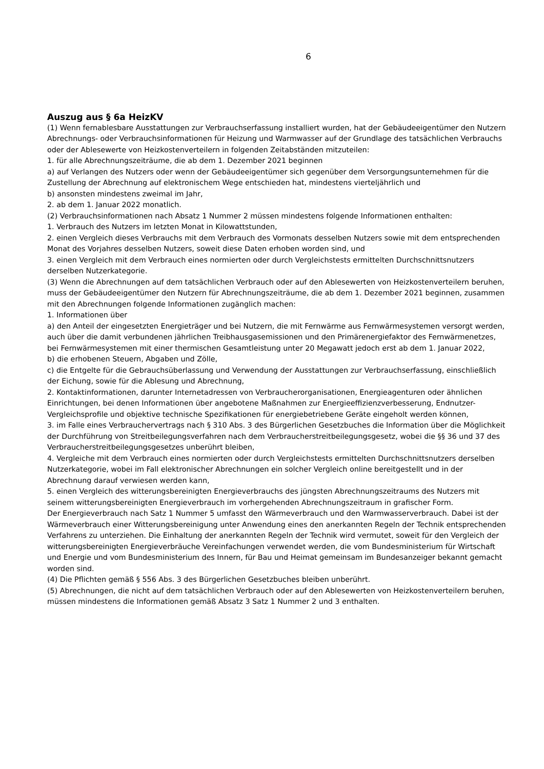6
Auszug aus § 6a HeizKV
(1) Wenn fernablesbare Ausstattungen zur Verbrauchserfassung installiert wurden, hat der Gebäudeeigentümer den Nutzern Abrechnungs- oder Verbrauchsinformationen für Heizung und Warmwasser auf der Grundlage des tatsächlichen Verbrauchs oder der Ablesewerte von Heizkostenverteilern in folgenden Zeitabständen mitzuteilen:
1. für alle Abrechnungszeiträume, die ab dem 1. Dezember 2021 beginnen
a) auf Verlangen des Nutzers oder wenn der Gebäudeeigentümer sich gegenüber dem Versorgungsunternehmen für die Zustellung der Abrechnung auf elektronischem Wege entschieden hat, mindestens vierteljährlich und
b) ansonsten mindestens zweimal im Jahr,
2. ab dem 1. Januar 2022 monatlich.
(2) Verbrauchsinformationen nach Absatz 1 Nummer 2 müssen mindestens folgende Informationen enthalten:
1. Verbrauch des Nutzers im letzten Monat in Kilowattstunden,
2. einen Vergleich dieses Verbrauchs mit dem Verbrauch des Vormonats desselben Nutzers sowie mit dem entsprechenden Monat des Vorjahres desselben Nutzers, soweit diese Daten erhoben worden sind, und
3. einen Vergleich mit dem Verbrauch eines normierten oder durch Vergleichstests ermittelten Durchschnittsnutzers derselben Nutzerkategorie.
(3) Wenn die Abrechnungen auf dem tatsächlichen Verbrauch oder auf den Ablesewerten von Heizkostenverteilern beruhen, muss der Gebäudeeigentümer den Nutzern für Abrechnungszeiträume, die ab dem 1. Dezember 2021 beginnen, zusammen mit den Abrechnungen folgende Informationen zugänglich machen:
1. Informationen über
a) den Anteil der eingesetzten Energieträger und bei Nutzern, die mit Fernwärme aus Fernwärmesystemen versorgt werden, auch über die damit verbundenen jährlichen Treibhausgasemissionen und den Primärenergiefaktor des Fernwärmenetzes, bei Fernwärmesystemen mit einer thermischen Gesamtleistung unter 20 Megawatt jedoch erst ab dem 1. Januar 2022,
b) die erhobenen Steuern, Abgaben und Zölle,
c) die Entgelte für die Gebrauchsüberlassung und Verwendung der Ausstattungen zur Verbrauchserfassung, einschließlich der Eichung, sowie für die Ablesung und Abrechnung,
2. Kontaktinformationen, darunter Internetadressen von Verbraucherorganisationen, Energieagenturen oder ähnlichen Einrichtungen, bei denen Informationen über angebotene Maßnahmen zur Energieeffizienzverbesserung, Endnutzer-Vergleichsprofile und objektive technische Spezifikationen für energiebetriebene Geräte eingeholt werden können,
3. im Falle eines Verbrauchervertrags nach § 310 Abs. 3 des Bürgerlichen Gesetzbuches die Information über die Möglichkeit der Durchführung von Streitbeilegungsverfahren nach dem Verbraucherstreitbeilegungsgesetz, wobei die §§ 36 und 37 des Verbraucherstreitbeilegungsgesetzes unberührt bleiben,
4. Vergleiche mit dem Verbrauch eines normierten oder durch Vergleichstests ermittelten Durchschnittsnutzers derselben Nutzerkategorie, wobei im Fall elektronischer Abrechnungen ein solcher Vergleich online bereitgestellt und in der Abrechnung darauf verwiesen werden kann,
5. einen Vergleich des witterungsbereinigten Energieverbrauchs des jüngsten Abrechnungszeitraums des Nutzers mit seinem witterungsbereinigten Energieverbrauch im vorhergehenden Abrechnungszeitraum in grafischer Form.
Der Energieverbrauch nach Satz 1 Nummer 5 umfasst den Wärmeverbrauch und den Warmwasserverbrauch. Dabei ist der Wärmeverbrauch einer Witterungsbereinigung unter Anwendung eines den anerkannten Regeln der Technik entsprechenden Verfahrens zu unterziehen. Die Einhaltung der anerkannten Regeln der Technik wird vermutet, soweit für den Vergleich der witterungsbereinigten Energieverbräuche Vereinfachungen verwendet werden, die vom Bundesministerium für Wirtschaft und Energie und vom Bundesministerium des Innern, für Bau und Heimat gemeinsam im Bundesanzeiger bekannt gemacht worden sind.
(4) Die Pflichten gemäß § 556 Abs. 3 des Bürgerlichen Gesetzbuches bleiben unberührt.
(5) Abrechnungen, die nicht auf dem tatsächlichen Verbrauch oder auf den Ablesewerten von Heizkostenverteilern beruhen, müssen mindestens die Informationen gemäß Absatz 3 Satz 1 Nummer 2 und 3 enthalten.